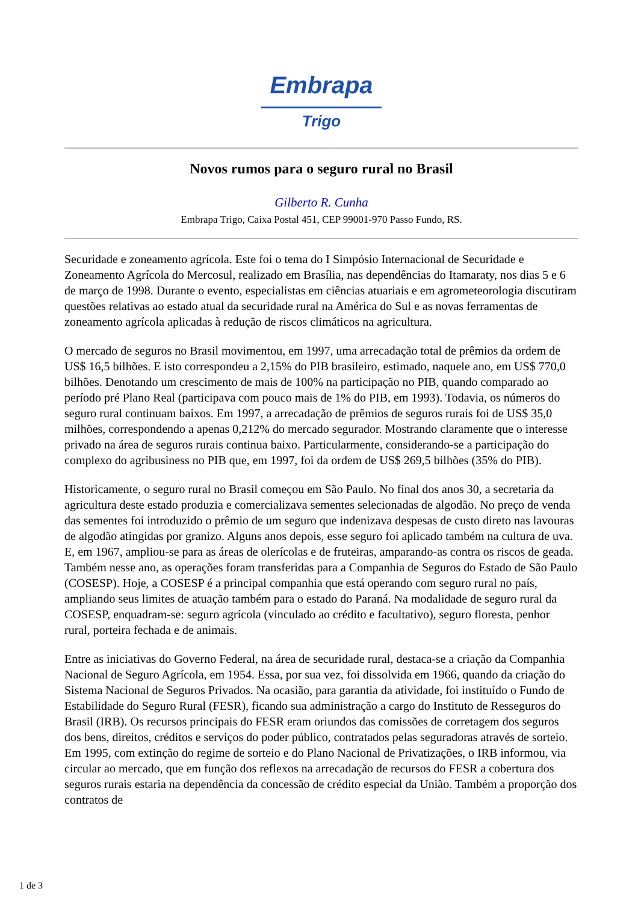Embrapa
Trigo
Novos rumos para o seguro rural no Brasil
Gilberto R. Cunha
Embrapa Trigo, Caixa Postal 451, CEP 99001-970 Passo Fundo, RS.
Securidade e zoneamento agrícola. Este foi o tema do I Simpósio Internacional de Securidade e Zoneamento Agrícola do Mercosul, realizado em Brasília, nas dependências do Itamaraty, nos dias 5 e 6 de março de 1998. Durante o evento, especialistas em ciências atuariais e em agrometeorologia discutiram questões relativas ao estado atual da securidade rural na América do Sul e as novas ferramentas de zoneamento agrícola aplicadas à redução de riscos climáticos na agricultura.
O mercado de seguros no Brasil movimentou, em 1997, uma arrecadação total de prêmios da ordem de US$ 16,5 bilhões. E isto correspondeu a 2,15% do PIB brasileiro, estimado, naquele ano, em US$ 770,0 bilhões. Denotando um crescimento de mais de 100% na participação no PIB, quando comparado ao período pré Plano Real (participava com pouco mais de 1% do PIB, em 1993). Todavia, os números do seguro rural continuam baixos. Em 1997, a arrecadação de prêmios de seguros rurais foi de US$ 35,0 milhões, correspondendo a apenas 0,212% do mercado segurador. Mostrando claramente que o interesse privado na área de seguros rurais continua baixo. Particularmente, considerando-se a participação do complexo do agribusiness no PIB que, em 1997, foi da ordem de US$ 269,5 bilhões (35% do PIB).
Historicamente, o seguro rural no Brasil começou em São Paulo. No final dos anos 30, a secretaria da agricultura deste estado produzia e comercializava sementes selecionadas de algodão. No preço de venda das sementes foi introduzido o prêmio de um seguro que indenizava despesas de custo direto nas lavouras de algodão atingidas por granizo. Alguns anos depois, esse seguro foi aplicado também na cultura de uva. E, em 1967, ampliou-se para as áreas de olerícolas e de fruteiras, amparando-as contra os riscos de geada. Também nesse ano, as operações foram transferidas para a Companhia de Seguros do Estado de São Paulo (COSESP). Hoje, a COSESP é a principal companhia que está operando com seguro rural no país, ampliando seus limites de atuação também para o estado do Paraná. Na modalidade de seguro rural da COSESP, enquadram-se: seguro agrícola (vinculado ao crédito e facultativo), seguro floresta, penhor rural, porteira fechada e de animais.
Entre as iniciativas do Governo Federal, na área de securidade rural, destaca-se a criação da Companhia Nacional de Seguro Agrícola, em 1954. Essa, por sua vez, foi dissolvida em 1966, quando da criação do Sistema Nacional de Seguros Privados. Na ocasião, para garantia da atividade, foi instituído o Fundo de Estabilidade do Seguro Rural (FESR), ficando sua administração a cargo do Instituto de Resseguros do Brasil (IRB). Os recursos principais do FESR eram oriundos das comissões de corretagem dos seguros dos bens, direitos, créditos e serviços do poder público, contratados pelas seguradoras através de sorteio. Em 1995, com extinção do regime de sorteio e do Plano Nacional de Privatizações, o IRB informou, via circular ao mercado, que em função dos reflexos na arrecadação de recursos do FESR a cobertura dos seguros rurais estaria na dependência da concessão de crédito especial da União. Também a proporção dos contratos de
1 de 3